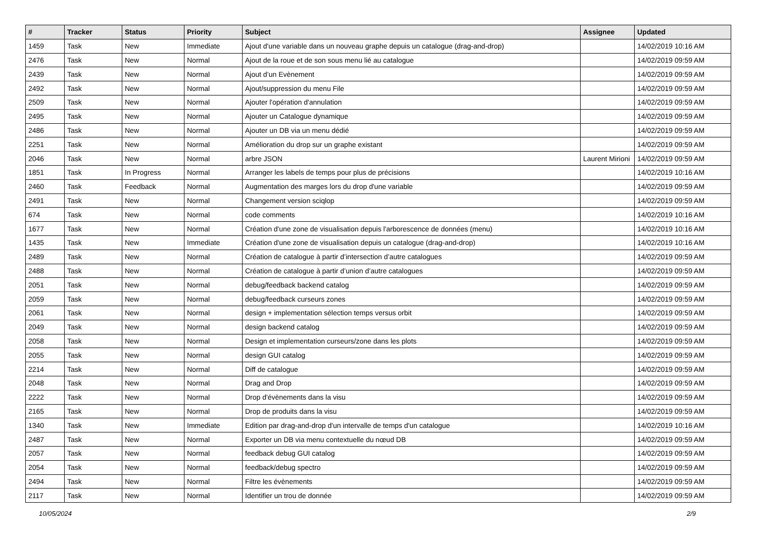| # | Tracker | Status | Priority | Subject | Assignee | Updated |
| --- | --- | --- | --- | --- | --- | --- |
| 1459 | Task | New | Immediate | Ajout d'une variable dans un nouveau graphe depuis un catalogue (drag-and-drop) | | 14/02/2019 10:16 AM |
| 2476 | Task | New | Normal | Ajout de la roue et de son sous menu lié au catalogue | | 14/02/2019 09:59 AM |
| 2439 | Task | New | Normal | Ajout d’un Evènement | | 14/02/2019 09:59 AM |
| 2492 | Task | New | Normal | Ajout/suppression du menu File | | 14/02/2019 09:59 AM |
| 2509 | Task | New | Normal | Ajouter l'opération d'annulation | | 14/02/2019 09:59 AM |
| 2495 | Task | New | Normal | Ajouter un Catalogue dynamique | | 14/02/2019 09:59 AM |
| 2486 | Task | New | Normal | Ajouter un DB via un menu dédié | | 14/02/2019 09:59 AM |
| 2251 | Task | New | Normal | Amélioration du drop sur un graphe existant | | 14/02/2019 09:59 AM |
| 2046 | Task | New | Normal | arbre JSON | Laurent Mirioni | 14/02/2019 09:59 AM |
| 1851 | Task | In Progress | Normal | Arranger les labels de temps pour plus de précisions | | 14/02/2019 10:16 AM |
| 2460 | Task | Feedback | Normal | Augmentation des marges lors du drop d'une variable | | 14/02/2019 09:59 AM |
| 2491 | Task | New | Normal | Changement version sciqlop | | 14/02/2019 09:59 AM |
| 674 | Task | New | Normal | code comments | | 14/02/2019 10:16 AM |
| 1677 | Task | New | Normal | Création d'une zone de visualisation depuis l'arborescence de données (menu) | | 14/02/2019 10:16 AM |
| 1435 | Task | New | Immediate | Création d'une zone de visualisation depuis un catalogue (drag-and-drop) | | 14/02/2019 10:16 AM |
| 2489 | Task | New | Normal | Création de catalogue à partir d’intersection d’autre catalogues | | 14/02/2019 09:59 AM |
| 2488 | Task | New | Normal | Création de catalogue à partir d’union d’autre catalogues | | 14/02/2019 09:59 AM |
| 2051 | Task | New | Normal | debug/feedback backend catalog | | 14/02/2019 09:59 AM |
| 2059 | Task | New | Normal | debug/feedback curseurs zones | | 14/02/2019 09:59 AM |
| 2061 | Task | New | Normal | design + implementation sélection temps versus orbit | | 14/02/2019 09:59 AM |
| 2049 | Task | New | Normal | design backend catalog | | 14/02/2019 09:59 AM |
| 2058 | Task | New | Normal | Design et implementation curseurs/zone dans les plots | | 14/02/2019 09:59 AM |
| 2055 | Task | New | Normal | design GUI catalog | | 14/02/2019 09:59 AM |
| 2214 | Task | New | Normal | Diff de catalogue | | 14/02/2019 09:59 AM |
| 2048 | Task | New | Normal | Drag and Drop | | 14/02/2019 09:59 AM |
| 2222 | Task | New | Normal | Drop d'évènements dans la visu | | 14/02/2019 09:59 AM |
| 2165 | Task | New | Normal | Drop de produits dans la visu | | 14/02/2019 09:59 AM |
| 1340 | Task | New | Immediate | Edition par drag-and-drop d'un intervalle de temps d'un catalogue | | 14/02/2019 10:16 AM |
| 2487 | Task | New | Normal | Exporter un DB via menu contextuelle du nœud DB | | 14/02/2019 09:59 AM |
| 2057 | Task | New | Normal | feedback debug GUI catalog | | 14/02/2019 09:59 AM |
| 2054 | Task | New | Normal | feedback/debug spectro | | 14/02/2019 09:59 AM |
| 2494 | Task | New | Normal | Filtre les évènements | | 14/02/2019 09:59 AM |
| 2117 | Task | New | Normal | Identifier un trou de donnée | | 14/02/2019 09:59 AM |
10/05/2024 2/9